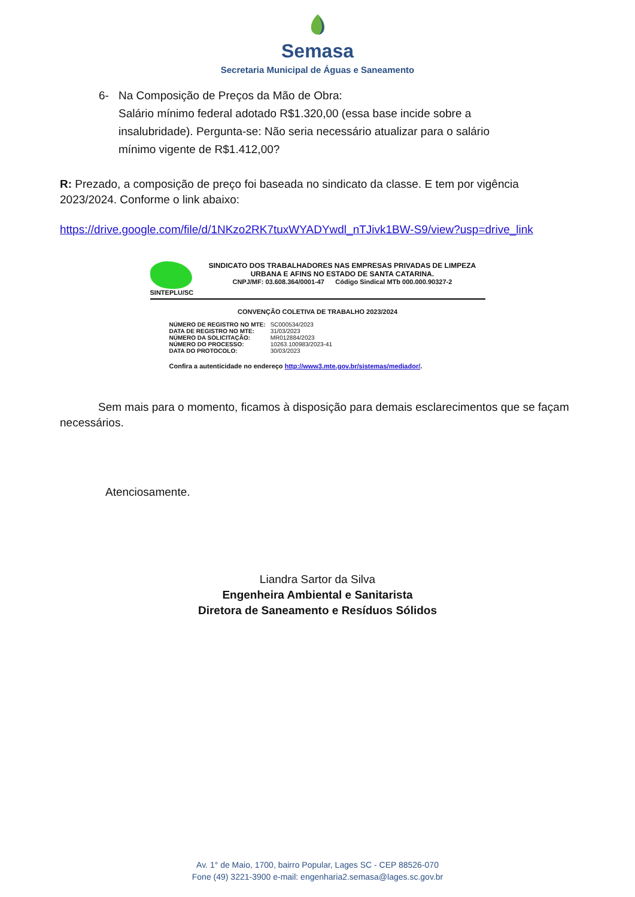Semasa
Secretaria Municipal de Águas e Saneamento
6- Na Composição de Preços da Mão de Obra:
Salário mínimo federal adotado R$1.320,00 (essa base incide sobre a insalubridade). Pergunta-se: Não seria necessário atualizar para o salário mínimo vigente de R$1.412,00?
R: Prezado, a composição de preço foi baseada no sindicato da classe. E tem por vigência 2023/2024. Conforme o link abaixo:
https://drive.google.com/file/d/1NKzo2RK7tuxWYADYwdl_nTJivk1BW-S9/view?usp=drive_link
SINTEPLU/SC SINDICATO DOS TRABALHADORES NAS EMPRESAS PRIVADAS DE LIMPEZA URBANA E AFINS NO ESTADO DE SANTA CATARINA.
CNPJ/MF: 03.608.364/0001-47 Código Sindical MTb 000.000.90327-2
CONVENÇÃO COLETIVA DE TRABALHO 2023/2024
| NÚMERO DE REGISTRO NO MTE: | SC000534/2023 |
| DATA DE REGISTRO NO MTE: | 31/03/2023 |
| NÚMERO DA SOLICITAÇÃO: | MR012884/2023 |
| NÚMERO DO PROCESSO: | 10263.100983/2023-41 |
| DATA DO PROTOCOLO: | 30/03/2023 |
Confira a autenticidade no endereço http://www3.mte.gov.br/sistemas/mediador/.
Sem mais para o momento, ficamos à disposição para demais esclarecimentos que se façam necessários.
Atenciosamente.
Liandra Sartor da Silva
Engenheira Ambiental e Sanitarista
Diretora de Saneamento e Resíduos Sólidos
Av. 1° de Maio, 1700, bairro Popular, Lages SC - CEP 88526-070
Fone (49) 3221-3900 e-mail: engenharia2.semasa@lages.sc.gov.br